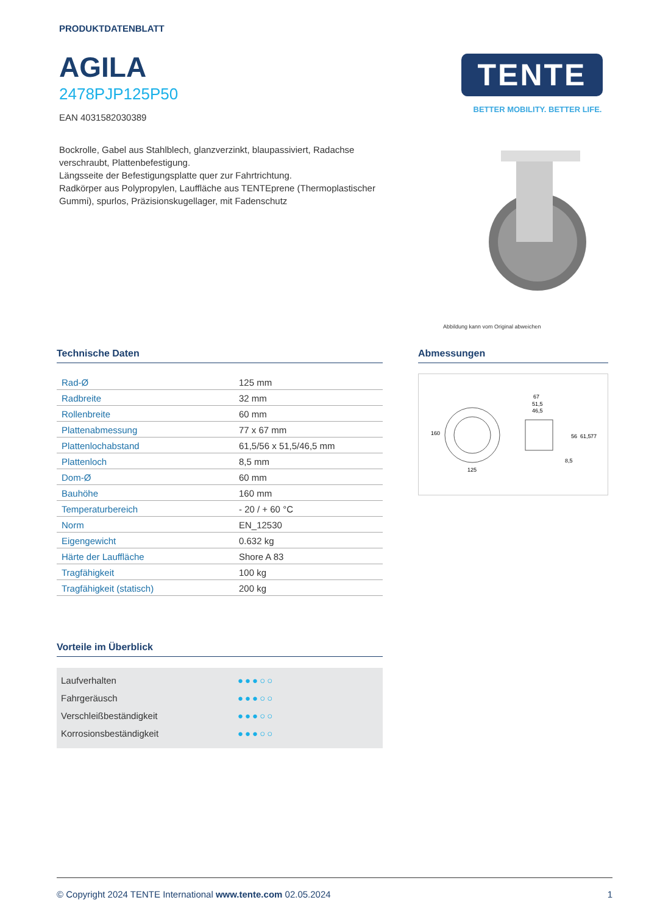PRODUKTDATENBLATT
AGILA
2478PJP125P50
EAN 4031582030389
Bockrolle, Gabel aus Stahlblech, glanzverzinkt, blaupassiviert, Radachse verschraubt, Plattenbefestigung.
Längsseite der Befestigungsplatte quer zur Fahrtrichtung.
Radkörper aus Polypropylen, Lauffläche aus TENTEprene (Thermoplastischer Gummi), spurlos, Präzisionskugellager, mit Fadenschutz
TENTE
BETTER MOBILITY. BETTER LIFE.
Abbildung kann vom Original abweichen
Technische Daten
| Rad-Ø | 125 mm |
| Radbreite | 32 mm |
| Rollenbreite | 60 mm |
| Plattenabmessung | 77 x 67 mm |
| Plattenlochabstand | 61,5/56 x 51,5/46,5 mm |
| Plattenloch | 8,5 mm |
| Dom-Ø | 60 mm |
| Bauhöhe | 160 mm |
| Temperaturbereich | - 20 / + 60 °C |
| Norm | EN_12530 |
| Eigengewicht | 0.632 kg |
| Härte der Lauffläche | Shore A 83 |
| Tragfähigkeit | 100 kg |
| Tragfähigkeit (statisch) | 200 kg |
Vorteile im Überblick
Laufverhalten ●●●○○
Fahrgeräusch ●●●○○
Verschleißbeständigkeit ●●●○○
Korrosionsbeständigkeit ●●●○○
Abmessungen
160
125
67
51,5
46,5
56
61,5
77
8,5
© Copyright 2024 TENTE International www.tente.com 02.05.2024 1